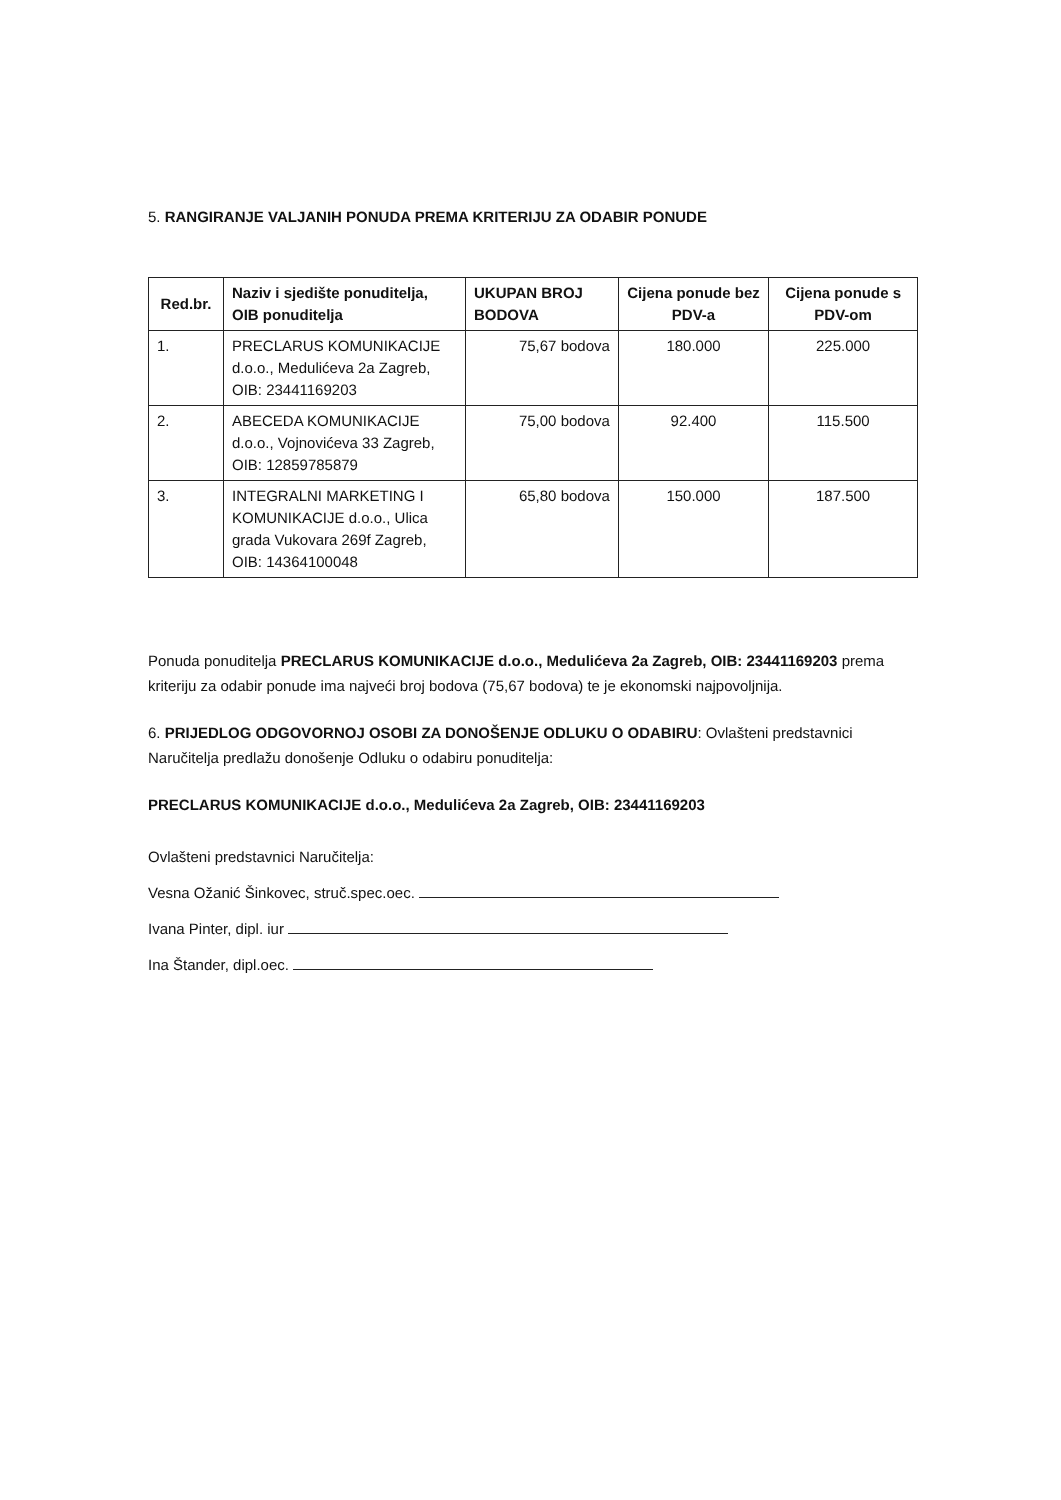5. RANGIRANJE VALJANIH PONUDA PREMA KRITERIJU ZA ODABIR PONUDE
| Red.br. | Naziv i sjedište ponuditelja, OIB ponuditelja | UKUPAN BROJ BODOVA | Cijena ponude bez PDV-a | Cijena ponude s PDV-om |
| --- | --- | --- | --- | --- |
| 1. | PRECLARUS KOMUNIKACIJE d.o.o., Medulićeva 2a Zagreb, OIB: 23441169203 | 75,67 bodova | 180.000 | 225.000 |
| 2. | ABECEDA KOMUNIKACIJE d.o.o., Vojnovićeva 33 Zagreb, OIB: 12859785879 | 75,00 bodova | 92.400 | 115.500 |
| 3. | INTEGRALNI MARKETING I KOMUNIKACIJE d.o.o., Ulica grada Vukovara 269f Zagreb, OIB: 14364100048 | 65,80 bodova | 150.000 | 187.500 |
Ponuda ponuditelja PRECLARUS KOMUNIKACIJE d.o.o., Medulićeva 2a Zagreb, OIB: 23441169203 prema kriteriju za odabir ponude ima najveći broj bodova (75,67 bodova) te je ekonomski najpovoljnija.
6. PRIJEDLOG ODGOVORNOJ OSOBI ZA DONOŠENJE ODLUKU O ODABIRU: Ovlašteni predstavnici Naručitelja predlažu donošenje Odluku o odabiru ponuditelja:
PRECLARUS KOMUNIKACIJE d.o.o., Medulićeva 2a Zagreb, OIB: 23441169203
Ovlašteni predstavnici Naručitelja:
Vesna Ožanić Šinkovec, struč.spec.oec.
Ivana Pinter, dipl. iur
Ina Štander, dipl.oec.